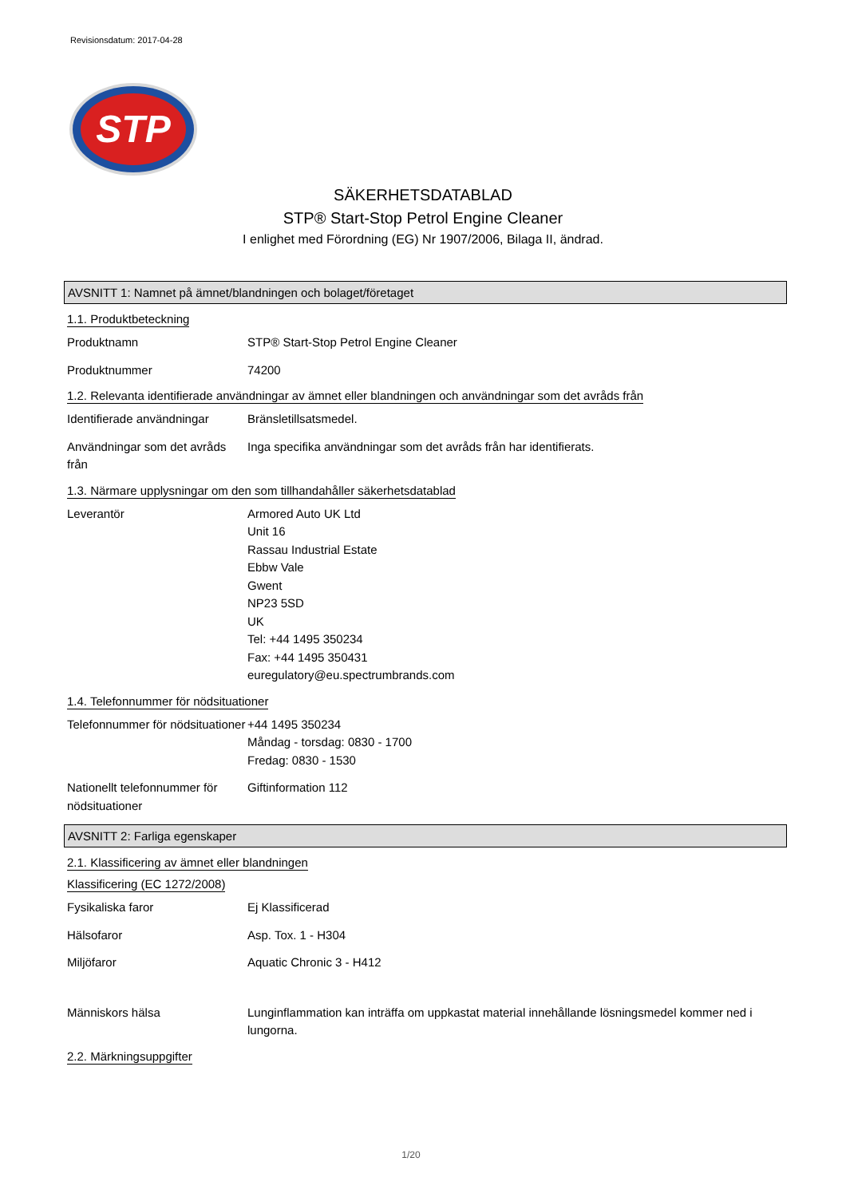Revisionsdatum: 2017-04-28
STP
SÄKERHETSDATABLAD
STP® Start-Stop Petrol Engine Cleaner
I enlighet med Förordning (EG) Nr 1907/2006, Bilaga II, ändrad.
AVSNITT 1: Namnet på ämnet/blandningen och bolaget/företaget
1.1. Produktbeteckning
Produktnamn STP® Start-Stop Petrol Engine Cleaner
Produktnummer 74200
1.2. Relevanta identifierade användningar av ämnet eller blandningen och användningar som det avråds från
Identifierade användningar
Bränsletillsatsmedel.
Användningar som det avråds från
Inga specifika användningar som det avråds från har identifierats.
1.3. Närmare upplysningar om den som tillhandahåller säkerhetsdatablad
Leverantör Armored Auto UK Ltd
Unit 16
Rassau Industrial Estate
Ebbw Vale
Gwent
NP23 5SD
UK
Tel: +44 1495 350234
Fax: +44 1495 350431
euregulatory@eu.spectrumbrands.com
1.4. Telefonnummer för nödsituationer
Telefonnummer för nödsituationer
+44 1495 350234
Måndag - torsdag: 0830 - 1700
Fredag: 0830 - 1530
Nationellt telefonnummer för nödsituationer
Giftinformation 112
AVSNITT 2: Farliga egenskaper
2.1. Klassificering av ämnet eller blandningen
Klassificering (EC 1272/2008)
Fysikaliska faror Ej Klassificerad
Hälsofaror Asp. Tox. 1 - H304
Miljöfaror Aquatic Chronic 3 - H412
Människors hälsa Lunginflammation kan inträffa om uppkastat material innehållande lösningsmedel kommer ned i lungorna.
2.2. Märkningsuppgifter
1/20